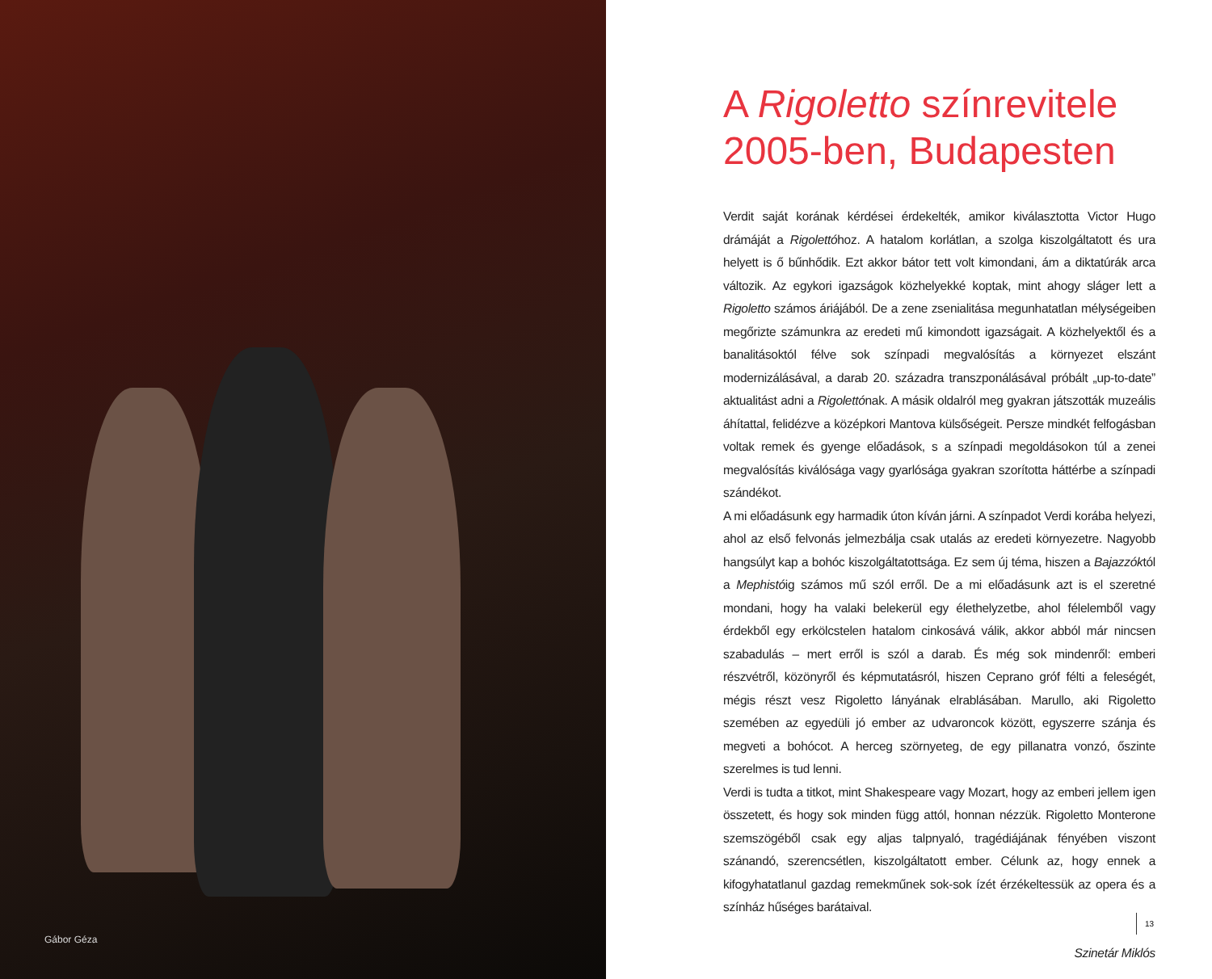Gábor Géza
A Rigoletto színrevitele
2005-ben, Budapesten
Verdit saját korának kérdései érdekelték, amikor kiválasztotta Victor Hugo drámáját a Rigolettóhoz. A hatalom korlátlan, a szolga kiszolgáltatott és ura helyett is ő bűnhődik. Ezt akkor bátor tett volt kimondani, ám a diktatúrák arca változik. Az egykori igazságok közhelyekké koptak, mint ahogy sláger lett a Rigoletto számos áriájából. De a zene zsenialitása megunhatatlan mélységeiben megőrizte számunkra az eredeti mű kimondott igazságait. A közhelyektől és a banalitásoktól félve sok színpadi megvalósítás a környezet elszánt modernizálásával, a darab 20. századra transzponálásával próbált „up-to-date” aktualitást adni a Rigolettónak. A másik oldalról meg gyakran játszották muzeális áhítattal, felidézve a középkori Mantova külsőségeit. Persze mindkét felfogásban voltak remek és gyenge előadások, s a színpadi megoldásokon túl a zenei megvalósítás kiválósága vagy gyarlósága gyakran szorította háttérbe a színpadi szándékot.
A mi előadásunk egy harmadik úton kíván járni. A színpadot Verdi korába helyezi, ahol az első felvonás jelmezbálja csak utalás az eredeti környezetre. Nagyobb hangsúlyt kap a bohóc kiszolgáltatottsága. Ez sem új téma, hiszen a Bajazzóktól a Mephistóig számos mű szól erről. De a mi előadásunk azt is el szeretné mondani, hogy ha valaki belekerül egy élethelyzetbe, ahol félelemből vagy érdekből egy erkölcstelen hatalom cinkosává válik, akkor abból már nincsen szabadulás – mert erről is szól a darab. És még sok mindenről: emberi részvétről, közönyről és képmutatásról, hiszen Ceprano gróf félti a feleségét, mégis részt vesz Rigoletto lányának elrablásában. Marullo, aki Rigoletto szemében az egyedüli jó ember az udvaroncok között, egyszerre szánja és megveti a bohócot. A herceg szörnyeteg, de egy pillanatra vonzó, őszinte szerelmes is tud lenni.
Verdi is tudta a titkot, mint Shakespeare vagy Mozart, hogy az emberi jellem igen összetett, és hogy sok minden függ attól, honnan nézzük. Rigoletto Monterone szemszögéből csak egy aljas talpnyaló, tragédiájának fényében viszont szánandó, szerencsétlen, kiszolgáltatott ember. Célunk az, hogy ennek a kifogyhatatlanul gazdag remekműnek sok-sok ízét érzékeltessük az opera és a színház hűséges barátaival.
Szinetár Miklós
13